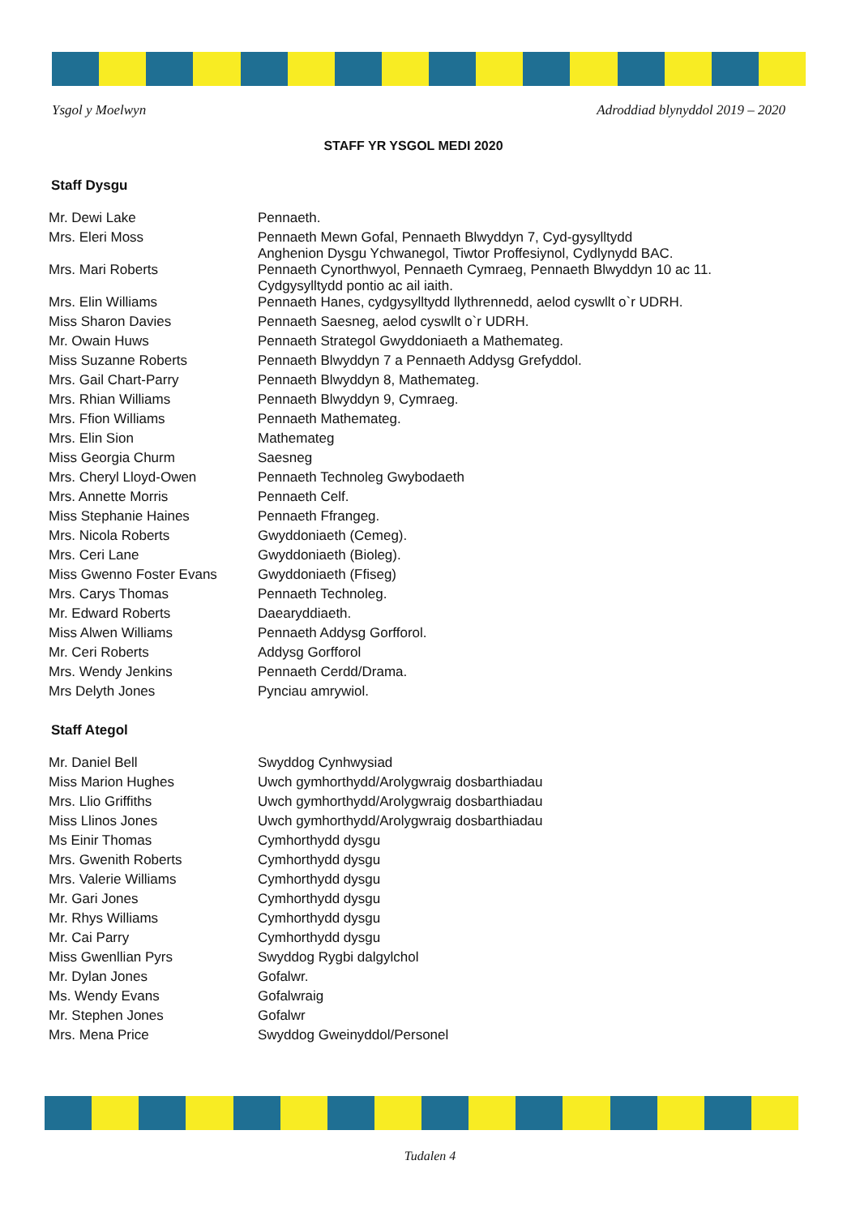Ysgol y Moelwyn Adroddiad blynyddol 2019 – 2020
STAFF YR YSGOL MEDI 2020
Staff Dysgu
| Mr. Dewi Lake | Pennaeth. |
| Mrs. Eleri Moss | Pennaeth Mewn Gofal, Pennaeth Blwyddyn 7, Cyd-gysylltydd Anghenion Dysgu Ychwanegol, Tiwtor Proffesiynol, Cydlynydd BAC. |
| Mrs. Mari Roberts | Pennaeth Cynorthwyol, Pennaeth Cymraeg, Pennaeth Blwyddyn 10 ac 11. Cydgysylltydd pontio ac ail iaith. |
| Mrs. Elin Williams | Pennaeth Hanes, cydgysylltydd llythrennedd, aelod cyswllt o`r UDRH. |
| Miss Sharon Davies | Pennaeth Saesneg, aelod cyswllt o`r UDRH. |
| Mr. Owain Huws | Pennaeth Strategol Gwyddoniaeth a Mathemateg. |
| Miss Suzanne Roberts | Pennaeth Blwyddyn 7 a Pennaeth Addysg Grefyddol. |
| Mrs. Gail Chart-Parry | Pennaeth Blwyddyn 8, Mathemateg. |
| Mrs. Rhian Williams | Pennaeth Blwyddyn 9, Cymraeg. |
| Mrs. Ffion Williams | Pennaeth Mathemateg. |
| Mrs. Elin Sion | Mathemateg |
| Miss Georgia Churm | Saesneg |
| Mrs. Cheryl Lloyd-Owen | Pennaeth Technoleg Gwybodaeth |
| Mrs. Annette Morris | Pennaeth Celf. |
| Miss Stephanie Haines | Pennaeth Ffrangeg. |
| Mrs. Nicola Roberts | Gwyddoniaeth (Cemeg). |
| Mrs. Ceri Lane | Gwyddoniaeth (Bioleg). |
| Miss Gwenno Foster Evans | Gwyddoniaeth (Ffiseg) |
| Mrs. Carys Thomas | Pennaeth Technoleg. |
| Mr. Edward Roberts | Daearyddiaeth. |
| Miss Alwen Williams | Pennaeth Addysg Gorfforol. |
| Mr. Ceri Roberts | Addysg Gorfforol |
| Mrs. Wendy Jenkins | Pennaeth Cerdd/Drama. |
| Mrs Delyth Jones | Pynciau amrywiol. |
Staff Ategol
| Mr. Daniel Bell | Swyddog Cynhwysiad |
| Miss Marion Hughes | Uwch gymhorthydd/Arolygwraig dosbarthiadau |
| Mrs. Llio Griffiths | Uwch gymhorthydd/Arolygwraig dosbarthiadau |
| Miss Llinos Jones | Uwch gymhorthydd/Arolygwraig dosbarthiadau |
| Ms Einir Thomas | Cymhorthydd dysgu |
| Mrs. Gwenith Roberts | Cymhorthydd dysgu |
| Mrs. Valerie Williams | Cymhorthydd dysgu |
| Mr. Gari Jones | Cymhorthydd dysgu |
| Mr. Rhys Williams | Cymhorthydd dysgu |
| Mr. Cai Parry | Cymhorthydd dysgu |
| Miss Gwenllian Pyrs | Swyddog Rygbi dalgylchol |
| Mr. Dylan Jones | Gofalwr. |
| Ms. Wendy Evans | Gofalwraig |
| Mr. Stephen Jones | Gofalwr |
| Mrs. Mena Price | Swyddog Gweinyddol/Personel |
Tudalen 4